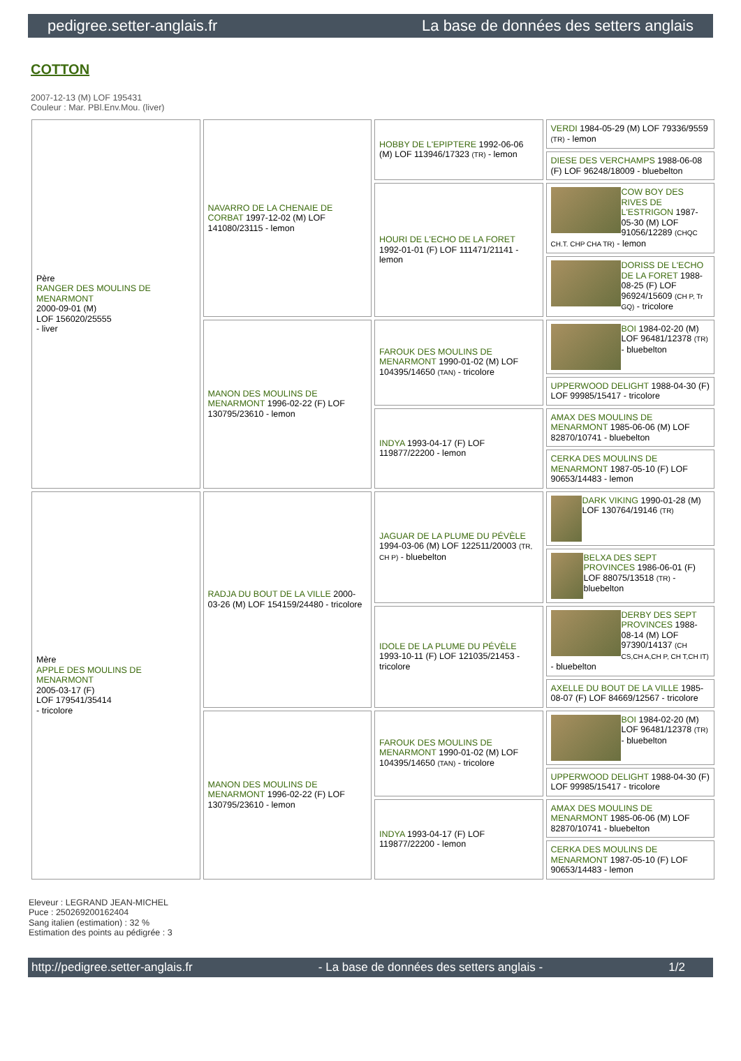pedigree.setter-anglais.fr La base de données des setters anglais
COTTON
2007-12-13 (M) LOF 195431
Couleur : Mar. PBl.Env.Mou. (liver)
| Père RANGER DES MOULINS DE MENARMONT 2000-09-01 (M) LOF 156020/25555 - liver | NAVARRO DE LA CHENAIE DE CORBAT 1997-12-02 (M) LOF 141080/23115 - lemon | HOBBY DE L'EPIPTERE 1992-06-06 (M) LOF 113946/17323 (TR) - lemon | VERDI 1984-05-29 (M) LOF 79336/9559 (TR) - lemon |
| | | | DIESE DES VERCHAMPS 1988-06-08 (F) LOF 96248/18009 - bluebelton |
| | | HOURI DE L'ECHO DE LA FORET 1992-01-01 (F) LOF 111471/21141 - lemon | COW BOY DES RIVES DE L'ESTRIGON 1987-05-30 (M) LOF 91056/12289 (CHQC CH.T. CHP CHA TR) - lemon |
| | | | DORISS DE L'ECHO DE LA FORET 1988-08-25 (F) LOF 96924/15609 (CH P, Tr GQ) - tricolore |
| | MANON DES MOULINS DE MENARMONT 1996-02-22 (F) LOF 130795/23610 - lemon | FAROUK DES MOULINS DE MENARMONT 1990-01-02 (M) LOF 104395/14650 (TAN) - tricolore | BOI 1984-02-20 (M) LOF 96481/12378 (TR) - bluebelton |
| | | | UPPERWOOD DELIGHT 1988-04-30 (F) LOF 99985/15417 - tricolore |
| | | INDYA 1993-04-17 (F) LOF 119877/22200 - lemon | AMAX DES MOULINS DE MENARMONT 1985-06-06 (M) LOF 82870/10741 - bluebelton |
| | | | CERKA DES MOULINS DE MENARMONT 1987-05-10 (F) LOF 90653/14483 - lemon |
| Mère APPLE DES MOULINS DE MENARMONT 2005-03-17 (F) LOF 179541/35414 - tricolore | RADJA DU BOUT DE LA VILLE 2000-03-26 (M) LOF 154159/24480 - tricolore | JAGUAR DE LA PLUME DU PÉVÈLE 1994-03-06 (M) LOF 122511/20003 (TR, CH P) - bluebelton | DARK VIKING 1990-01-28 (M) LOF 130764/19146 (TR) |
| | | | BELXA DES SEPT PROVINCES 1986-06-01 (F) LOF 88075/13518 (TR) - bluebelton |
| | | IDOLE DE LA PLUME DU PÉVÈLE 1993-10-11 (F) LOF 121035/21453 - tricolore | DERBY DES SEPT PROVINCES 1988-08-14 (M) LOF 97390/14137 (CH CS,CH A,CH P, CH T,CH IT) - bluebelton |
| | | | AXELLE DU BOUT DE LA VILLE 1985-08-07 (F) LOF 84669/12567 - tricolore |
| | MANON DES MOULINS DE MENARMONT 1996-02-22 (F) LOF 130795/23610 - lemon | FAROUK DES MOULINS DE MENARMONT 1990-01-02 (M) LOF 104395/14650 (TAN) - tricolore | BOI 1984-02-20 (M) LOF 96481/12378 (TR) - bluebelton |
| | | | UPPERWOOD DELIGHT 1988-04-30 (F) LOF 99985/15417 - tricolore |
| | | INDYA 1993-04-17 (F) LOF 119877/22200 - lemon | AMAX DES MOULINS DE MENARMONT 1985-06-06 (M) LOF 82870/10741 - bluebelton |
| | | | CERKA DES MOULINS DE MENARMONT 1987-05-10 (F) LOF 90653/14483 - lemon |
Eleveur : LEGRAND JEAN-MICHEL
Puce : 250269200162404
Sang italien (estimation) : 32 %
Estimation des points au pédigrée : 3
http://pedigree.setter-anglais.fr - La base de données des setters anglais - 1/2